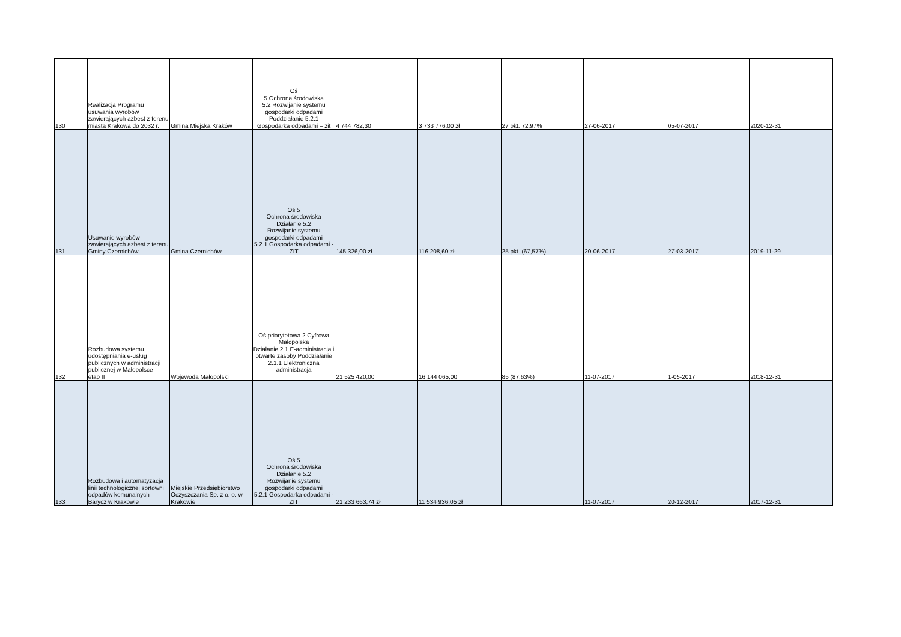| 130 | Realizacja Programu usuwania wyrobów zawierających azbest z terenu miasta Krakowa do 2032 r. | Gmina Miejska Kraków | Oś 5 Ochrona środowiska 5.2 Rozwijanie systemu gospodarki odpadami Poddziałanie 5.2.1 Gospodarka odpadami – zit | 4 744 782,30 | 3 733 776,00 zł | 27 pkt. 72,97% | 27-06-2017 | 05-07-2017 | 2020-12-31 |
| 131 | Usuwanie wyrobów zawierających azbest z terenu Gminy Czernichów | Gmina Czernichów | Oś 5 Ochrona środowiska Działanie 5.2 Rozwijanie systemu gospodarki odpadami 5.2.1 Gospodarka odpadami - ZIT | 145 326,00 zł | 116 208,60 zł | 25 pkt. (67,57%) | 20-06-2017 | 27-03-2017 | 2019-11-29 |
| 132 | Rozbudowa systemu udostępniania e-usług publicznych w administracji publicznej w Małopolsce – etap II | Wojewoda Małopolski | Oś priorytetowa 2 Cyfrowa Małopolska Działanie 2.1 E-administracja i otwarte zasoby Poddziałanie 2.1.1 Elektroniczna administracja | 21 525 420,00 | 16 144 065,00 | 85 (87,63%) | 11-07-2017 | 1-05-2017 | 2018-12-31 |
| 133 | Rozbudowa i automatyzacja linii technologicznej sortowni odpadów komunalnych Barycz w Krakowie | Miejskie Przedsiębiorstwo Oczyszczania Sp. z o. o. w Krakowie | Oś 5 Ochrona środowiska Działanie 5.2 Rozwijanie systemu gospodarki odpadami 5.2.1 Gospodarka odpadami - ZIT | 21 233 663,74 zł | 11 534 936,05 zł | | 11-07-2017 | 20-12-2017 | 2017-12-31 |